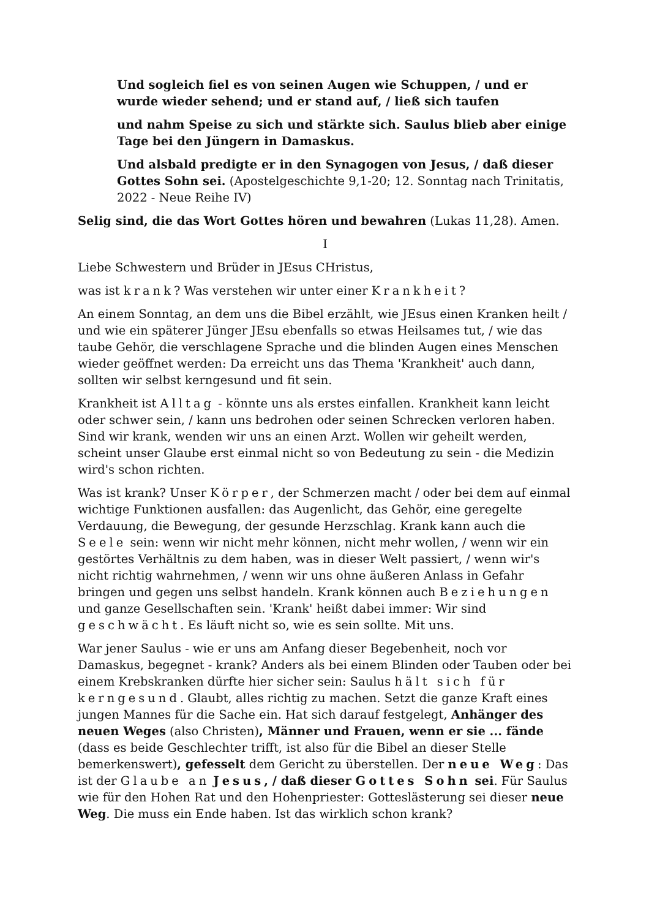Und sogleich fiel es von seinen Augen wie Schuppen, / und er wurde wieder sehend; und er stand auf, / ließ sich taufen
und nahm Speise zu sich und stärkte sich. Saulus blieb aber einige Tage bei den Jüngern in Damaskus.
Und alsbald predigte er in den Synagogen von Jesus, / daß dieser Gottes Sohn sei. (Apostelgeschichte 9,1-20; 12. Sonntag nach Trinitatis, 2022 - Neue Reihe IV)
Selig sind, die das Wort Gottes hören und bewahren (Lukas 11,28). Amen.
I
Liebe Schwestern und Brüder in JEsus CHristus,
was ist krank? Was verstehen wir unter einer Krankheit?
An einem Sonntag, an dem uns die Bibel erzählt, wie JEsus einen Kranken heilt / und wie ein späterer Jünger JEsu ebenfalls so etwas Heilsames tut, / wie das taube Gehör, die verschlagene Sprache und die blinden Augen eines Menschen wieder geöffnet werden: Da erreicht uns das Thema 'Krankheit' auch dann, sollten wir selbst kerngesund und fit sein.
Krankheit ist Alltag - könnte uns als erstes einfallen. Krankheit kann leicht oder schwer sein, / kann uns bedrohen oder seinen Schrecken verloren haben. Sind wir krank, wenden wir uns an einen Arzt. Wollen wir geheilt werden, scheint unser Glaube erst einmal nicht so von Bedeutung zu sein - die Medizin wird's schon richten.
Was ist krank? Unser Körper, der Schmerzen macht / oder bei dem auf einmal wichtige Funktionen ausfallen: das Augenlicht, das Gehör, eine geregelte Verdauung, die Bewegung, der gesunde Herzschlag. Krank kann auch die Seele sein: wenn wir nicht mehr können, nicht mehr wollen, / wenn wir ein gestörtes Verhältnis zu dem haben, was in dieser Welt passiert, / wenn wir's nicht richtig wahrnehmen, / wenn wir uns ohne äußeren Anlass in Gefahr bringen und gegen uns selbst handeln. Krank können auch Beziehungen und ganze Gesellschaften sein. 'Krank' heißt dabei immer: Wir sind geschwächt. Es läuft nicht so, wie es sein sollte. Mit uns.
War jener Saulus - wie er uns am Anfang dieser Begebenheit, noch vor Damaskus, begegnet - krank? Anders als bei einem Blinden oder Tauben oder bei einem Krebskranken dürfte hier sicher sein: Saulus hält sich für kerngesund. Glaubt, alles richtig zu machen. Setzt die ganze Kraft eines jungen Mannes für die Sache ein. Hat sich darauf festgelegt, Anhänger des neuen Weges (also Christen), Männer und Frauen, wenn er sie ... fände (dass es beide Geschlechter trifft, ist also für die Bibel an dieser Stelle bemerkenswert), gefesselt dem Gericht zu überstellen. Der neue Weg: Das ist der Glaube an Jesus, / daß dieser Gottes Sohn sei. Für Saulus wie für den Hohen Rat und den Hohenpriester: Gotteslästerung sei dieser neue Weg. Die muss ein Ende haben. Ist das wirklich schon krank?